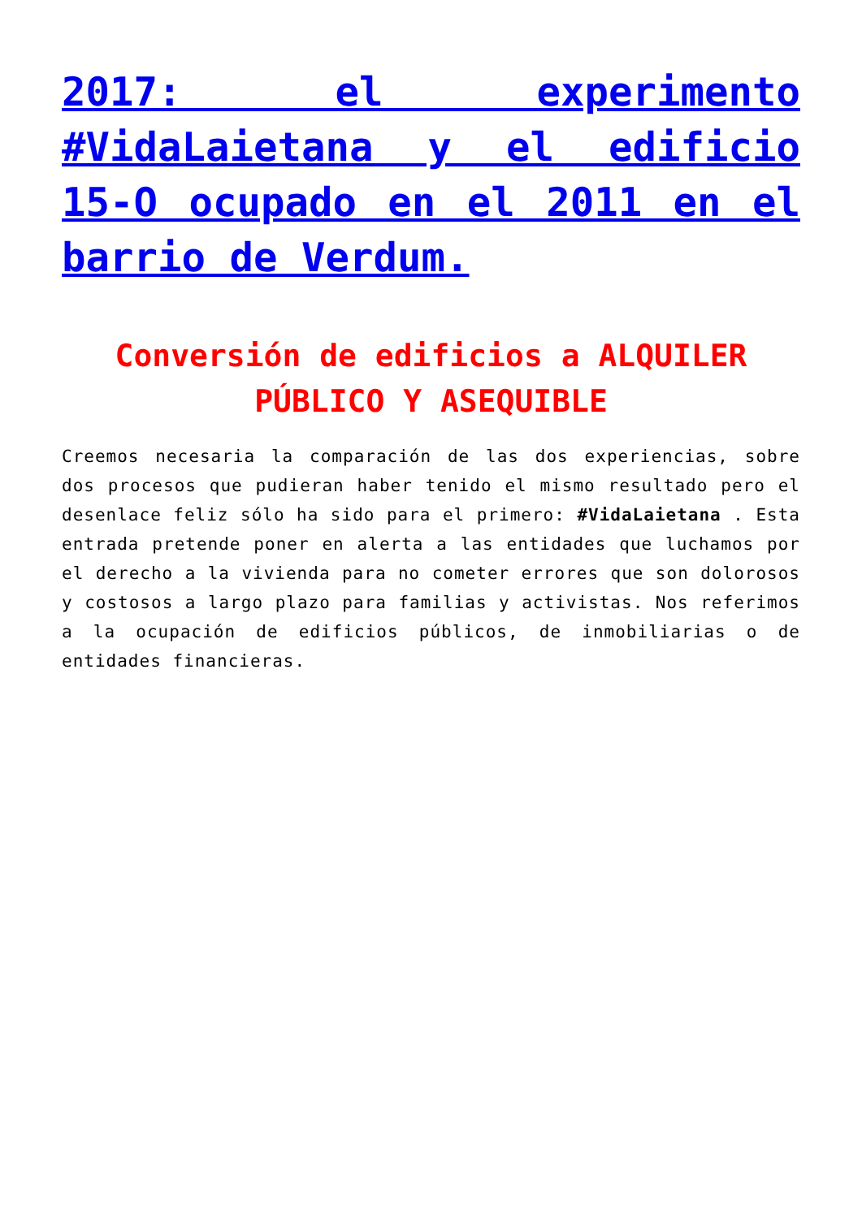2017: el experimento #VidaLaietana y el edificio 15-O ocupado en el 2011 en el barrio de Verdum.
Conversión de edificios a ALQUILER PÚBLICO Y ASEQUIBLE
Creemos necesaria la comparación de las dos experiencias, sobre dos procesos que pudieran haber tenido el mismo resultado pero el desenlace feliz sólo ha sido para el primero: #VidaLaietana . Esta entrada pretende poner en alerta a las entidades que luchamos por el derecho a la vivienda para no cometer errores que son dolorosos y costosos a largo plazo para familias y activistas. Nos referimos a la ocupación de edificios públicos, de inmobiliarias o de entidades financieras.